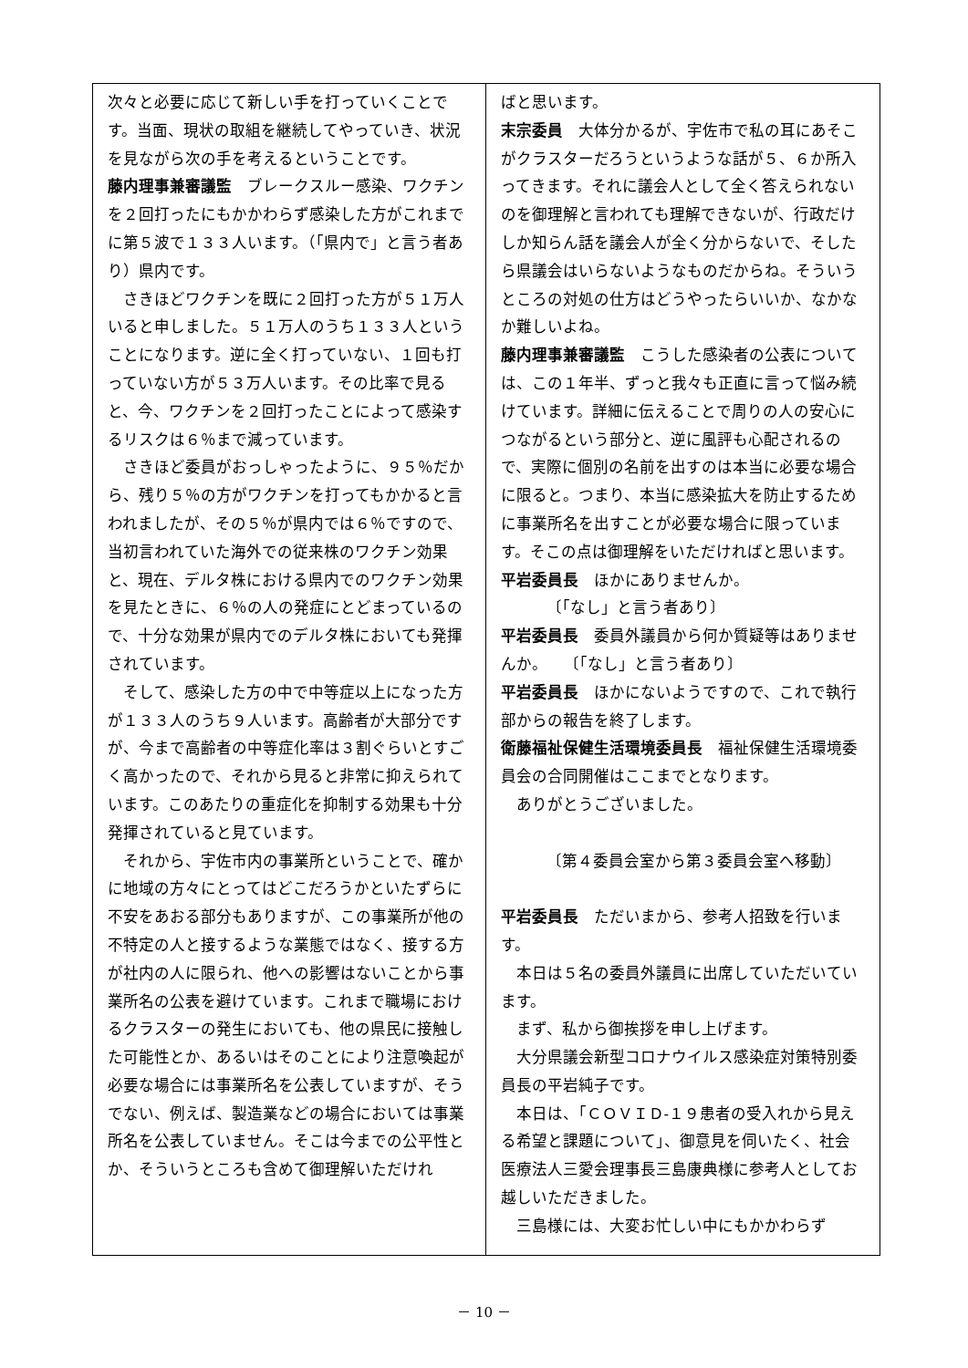次々と必要に応じて新しい手を打っていくことです。当面、現状の取組を継続してやっていき、状況を見ながら次の手を考えるということです。
藤内理事兼審議監　ブレークスルー感染、ワクチンを２回打ったにもかかわらず感染した方がこれまでに第５波で１３３人います。（「県内で」と言う者あり）県内です。
さきほどワクチンを既に２回打った方が５１万人いると申しました。５１万人のうち１３３人ということになります。逆に全く打っていない、１回も打っていない方が５３万人います。その比率で見ると、今、ワクチンを２回打ったことによって感染するリスクは６％まで減っています。
さきほど委員がおっしゃったように、９５％だから、残り５％の方がワクチンを打ってもかかると言われましたが、その５％が県内では６％ですので、当初言われていた海外での従来株のワクチン効果と、現在、デルタ株における県内でのワクチン効果を見たときに、６％の人の発症にとどまっているので、十分な効果が県内でのデルタ株においても発揮されています。
そして、感染した方の中で中等症以上になった方が１３３人のうち９人います。高齢者が大部分ですが、今まで高齢者の中等症化率は３割ぐらいとすごく高かったので、それから見ると非常に抑えられています。このあたりの重症化を抑制する効果も十分発揮されていると見ています。
それから、宇佐市内の事業所ということで、確かに地域の方々にとってはどこだろうかといたずらに不安をあおる部分もありますが、この事業所が他の不特定の人と接するような業態ではなく、接する方が社内の人に限られ、他への影響はないことから事業所名の公表を避けています。これまで職場におけるクラスターの発生においても、他の県民に接触した可能性とか、あるいはそのことにより注意喚起が必要な場合には事業所名を公表していますが、そうでない、例えば、製造業などの場合においては事業所名を公表していません。そこは今までの公平性とか、そういうところも含めて御理解いただけれ
ばと思います。
末宗委員　大体分かるが、宇佐市で私の耳にあそこがクラスターだろうというような話が５、６か所入ってきます。それに議会人として全く答えられないのを御理解と言われても理解できないが、行政だけしか知らん話を議会人が全く分からないで、そしたら県議会はいらないようなものだからね。そういうところの対処の仕方はどうやったらいいか、なかなか難しいよね。
藤内理事兼審議監　こうした感染者の公表については、この１年半、ずっと我々も正直に言って悩み続けています。詳細に伝えることで周りの人の安心につながるという部分と、逆に風評も心配されるので、実際に個別の名前を出すのは本当に必要な場合に限ると。つまり、本当に感染拡大を防止するために事業所名を出すことが必要な場合に限っています。そこの点は御理解をいただければと思います。
平岩委員長　ほかにありませんか。
〔「なし」と言う者あり〕
平岩委員長　委員外議員から何か質疑等はありませんか。　　〔「なし」と言う者あり〕
平岩委員長　ほかにないようですので、これで執行部からの報告を終了します。
衛藤福祉保健生活環境委員長　福祉保健生活環境委員会の合同開催はここまでとなります。
ありがとうございました。
〔第４委員会室から第３委員会室へ移動〕
平岩委員長　ただいまから、参考人招致を行います。
本日は５名の委員外議員に出席していただいています。
まず、私から御挨拶を申し上げます。
大分県議会新型コロナウイルス感染症対策特別委員長の平岩純子です。
本日は、「ＣＯＶＩＤ-１９患者の受入れから見える希望と課題について」、御意見を伺いたく、社会医療法人三愛会理事長三島康典様に参考人としてお越しいただきました。
三島様には、大変お忙しい中にもかかわらず
－ 10 －